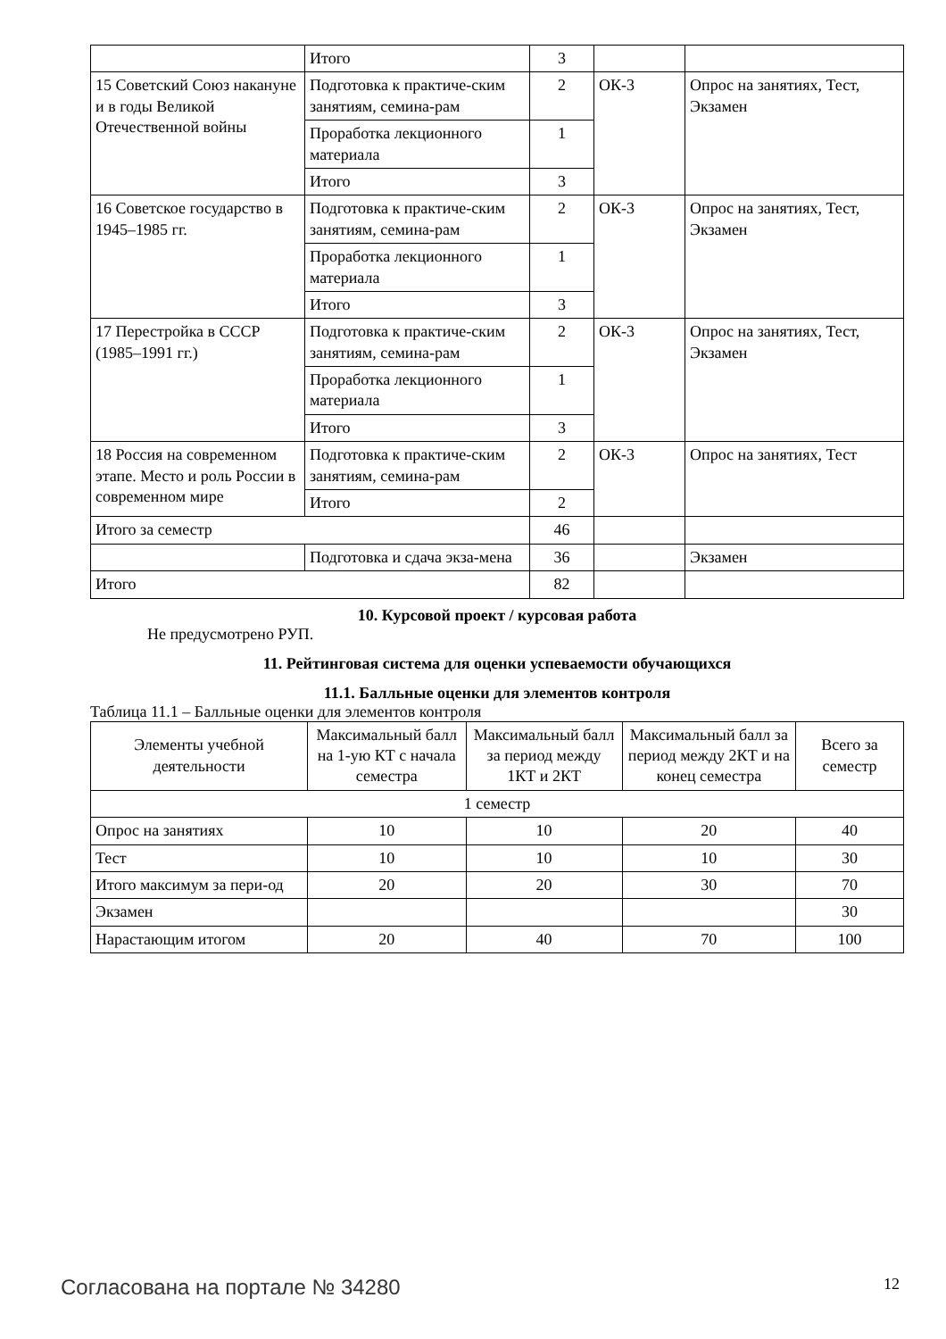| | Итого | 3 | | |
| 15 Советский Союз накануне и в годы Великой Отечественной войны | Подготовка к практиче-ским занятиям, семина-рам | 2 | ОК-3 | Опрос на занятиях, Тест, Экзамен |
| | Проработка лекционного материала | 1 | | |
| | Итого | 3 | | |
| 16 Советское государство в 1945–1985 гг. | Подготовка к практиче-ским занятиям, семина-рам | 2 | ОК-3 | Опрос на занятиях, Тест, Экзамен |
| | Проработка лекционного материала | 1 | | |
| | Итого | 3 | | |
| 17 Перестройка в СССР (1985–1991 гг.) | Подготовка к практиче-ским занятиям, семина-рам | 2 | ОК-3 | Опрос на занятиях, Тест, Экзамен |
| | Проработка лекционного материала | 1 | | |
| | Итого | 3 | | |
| 18 Россия на современном этапе. Место и роль России в современном мире | Подготовка к практиче-ским занятиям, семина-рам | 2 | ОК-3 | Опрос на занятиях, Тест |
| | Итого | 2 | | |
| Итого за семестр | | 46 | | |
| | Подготовка и сдача экза-мена | 36 | | Экзамен |
| Итого | | 82 | | |
10. Курсовой проект / курсовая работа
Не предусмотрено РУП.
11. Рейтинговая система для оценки успеваемости обучающихся
11.1. Балльные оценки для элементов контроля
Таблица 11.1 – Балльные оценки для элементов контроля
| Элементы учебной деятельности | Максимальный балл на 1-ую КТ с начала семестра | Максимальный балл за период между 1КТ и 2КТ | Максимальный балл за период между 2КТ и на конец семестра | Всего за семестр |
| --- | --- | --- | --- | --- |
| 1 семестр | | | | |
| Опрос на занятиях | 10 | 10 | 20 | 40 |
| Тест | 10 | 10 | 10 | 30 |
| Итого максимум за пери-од | 20 | 20 | 30 | 70 |
| Экзамен | | | | 30 |
| Нарастающим итогом | 20 | 40 | 70 | 100 |
Согласована на портале № 34280 12